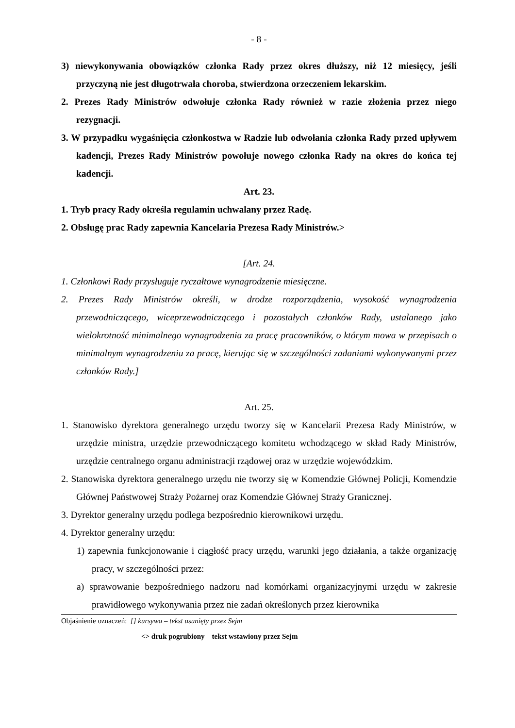- 8 -
3) niewykonywania obowiązków członka Rady przez okres dłuższy, niż 12 miesięcy, jeśli przyczyną nie jest długotrwała choroba, stwierdzona orzeczeniem lekarskim.
2. Prezes Rady Ministrów odwołuje członka Rady również w razie złożenia przez niego rezygnacji.
3. W przypadku wygaśnięcia członkostwa w Radzie lub odwołania członka Rady przed upływem kadencji, Prezes Rady Ministrów powołuje nowego członka Rady na okres do końca tej kadencji.
Art. 23.
1. Tryb pracy Rady określa regulamin uchwalany przez Radę.
2. Obsługę prac Rady zapewnia Kancelaria Prezesa Rady Ministrów.>
[Art. 24.
1. Członkowi Rady przysługuje ryczałtowe wynagrodzenie miesięczne.
2. Prezes Rady Ministrów określi, w drodze rozporządzenia, wysokość wynagrodzenia przewodniczącego, wiceprzewodniczącego i pozostałych członków Rady, ustalanego jako wielokrotność minimalnego wynagrodzenia za pracę pracowników, o którym mowa w przepisach o minimalnym wynagrodzeniu za pracę, kierując się w szczególności zadaniami wykonywanymi przez członków Rady.]
Art. 25.
1. Stanowisko dyrektora generalnego urzędu tworzy się w Kancelarii Prezesa Rady Ministrów, w urzędzie ministra, urzędzie przewodniczącego komitetu wchodzącego w skład Rady Ministrów, urzędzie centralnego organu administracji rządowej oraz w urzędzie wojewódzkim.
2. Stanowiska dyrektora generalnego urzędu nie tworzy się w Komendzie Głównej Policji, Komendzie Głównej Państwowej Straży Pożarnej oraz Komendzie Głównej Straży Granicznej.
3. Dyrektor generalny urzędu podlega bezpośrednio kierownikowi urzędu.
4. Dyrektor generalny urzędu:
1) zapewnia funkcjonowanie i ciągłość pracy urzędu, warunki jego działania, a także organizację pracy, w szczególności przez:
a) sprawowanie bezpośredniego nadzoru nad komórkami organizacyjnymi urzędu w zakresie prawidłowego wykonywania przez nie zadań określonych przez kierownika
Objaśnienie oznaczeń: [] kursywa – tekst usunięty przez Sejm
<> druk pogrubiony – tekst wstawiony przez Sejm